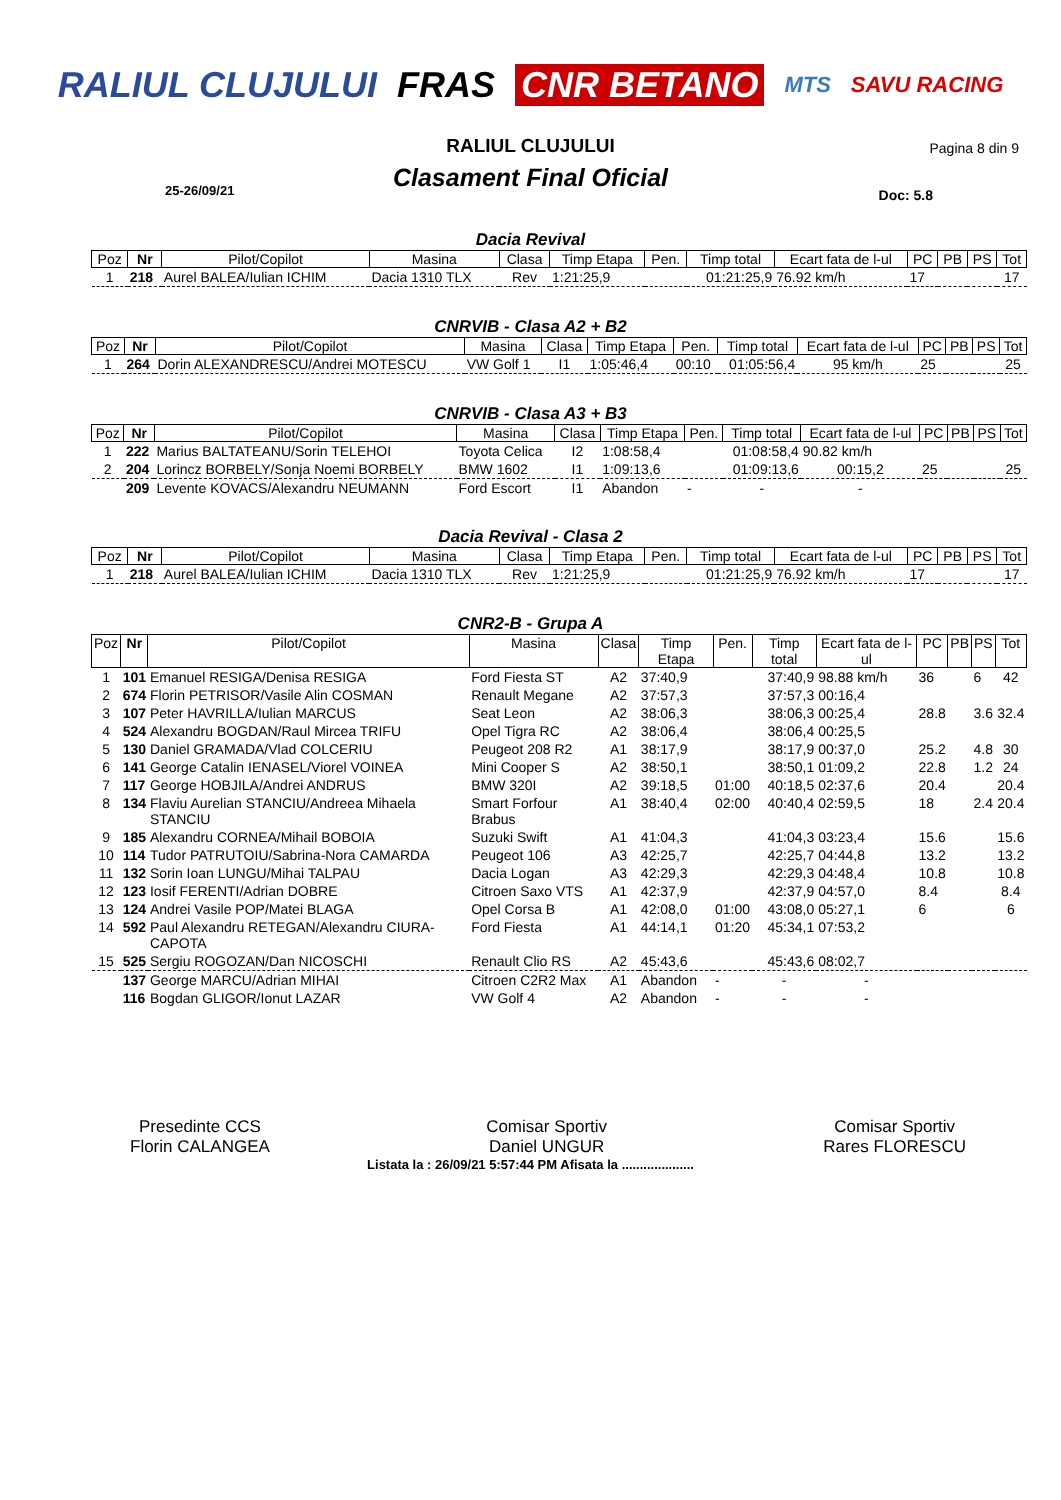RALIUL CLUJULUI FRAS CNR BETANO MTS SAVU RACING
RALIUL CLUJULUI
Pagina 8 din 9
Clasament Final Oficial
25-26/09/21 Doc: 5.8
Dacia Revival
| Poz | Nr | Pilot/Copilot | Masina | Clasa | Timp Etapa | Pen. | Timp total | Ecart fata de l-ul | PC | PB | PS | Tot |
| --- | --- | --- | --- | --- | --- | --- | --- | --- | --- | --- | --- | --- |
| 1 | 218 | Aurel BALEA/Iulian ICHIM | Dacia 1310 TLX | Rev | 1:21:25,9 | | 01:21:25,9 | 76.92 km/h | 17 | | | 17 |
CNRVIB - Clasa A2 + B2
| Poz | Nr | Pilot/Copilot | Masina | Clasa | Timp Etapa | Pen. | Timp total | Ecart fata de l-ul | PC | PB | PS | Tot |
| --- | --- | --- | --- | --- | --- | --- | --- | --- | --- | --- | --- | --- |
| 1 | 264 | Dorin ALEXANDRESCU/Andrei MOTESCU | VW Golf 1 | I1 | 1:05:46,4 | 00:10 | 01:05:56,4 | 95 km/h | 25 | | | 25 |
CNRVIB - Clasa A3 + B3
| Poz | Nr | Pilot/Copilot | Masina | Clasa | Timp Etapa | Pen. | Timp total | Ecart fata de l-ul | PC | PB | PS | Tot |
| --- | --- | --- | --- | --- | --- | --- | --- | --- | --- | --- | --- | --- |
| 1 | 222 | Marius BALTATEANU/Sorin TELEHOI | Toyota Celica | I2 | 1:08:58,4 | | 01:08:58,4 | 90.82 km/h | | | | |
| 2 | 204 | Lorincz BORBELY/Sonja Noemi BORBELY | BMW 1602 | I1 | 1:09:13,6 | | 01:09:13,6 | 00:15,2 | 25 | | | 25 |
| | 209 | Levente KOVACS/Alexandru NEUMANN | Ford Escort | I1 | Abandon | - | - | - | | | | |
Dacia Revival - Clasa 2
| Poz | Nr | Pilot/Copilot | Masina | Clasa | Timp Etapa | Pen. | Timp total | Ecart fata de l-ul | PC | PB | PS | Tot |
| --- | --- | --- | --- | --- | --- | --- | --- | --- | --- | --- | --- | --- |
| 1 | 218 | Aurel BALEA/Iulian ICHIM | Dacia 1310 TLX | Rev | 1:21:25,9 | | 01:21:25,9 | 76.92 km/h | 17 | | | 17 |
CNR2-B - Grupa A
| Poz | Nr | Pilot/Copilot | Masina | Clasa | Timp Etapa | Pen. | Timp total | Ecart fata de l-ul | PC | PB | PS | Tot |
| --- | --- | --- | --- | --- | --- | --- | --- | --- | --- | --- | --- | --- |
| 1 | 101 | Emanuel RESIGA/Denisa RESIGA | Ford Fiesta ST | A2 | 37:40,9 | | 37:40,9 | 98.88 km/h | 36 | | 6 | 42 |
| 2 | 674 | Florin PETRISOR/Vasile Alin COSMAN | Renault Megane | A2 | 37:57,3 | | 37:57,3 | 00:16,4 | | | | |
| 3 | 107 | Peter HAVRILLA/Iulian MARCUS | Seat Leon | A2 | 38:06,3 | | 38:06,3 | 00:25,4 | 28.8 | | 3.6 | 32.4 |
| 4 | 524 | Alexandru BOGDAN/Raul Mircea TRIFU | Opel Tigra RC | A2 | 38:06,4 | | 38:06,4 | 00:25,5 | | | | |
| 5 | 130 | Daniel GRAMADA/Vlad COLCERIU | Peugeot 208 R2 | A1 | 38:17,9 | | 38:17,9 | 00:37,0 | 25.2 | | 4.8 | 30 |
| 6 | 141 | George Catalin IENASEL/Viorel VOINEA | Mini Cooper S | A2 | 38:50,1 | | 38:50,1 | 01:09,2 | 22.8 | | 1.2 | 24 |
| 7 | 117 | George HOBJILA/Andrei ANDRUS | BMW 320I | A2 | 39:18,5 | 01:00 | 40:18,5 | 02:37,6 | 20.4 | | | 20.4 |
| 8 | 134 | Flaviu Aurelian STANCIU/Andreea Mihaela STANCIU | Smart Forfour Brabus | A1 | 38:40,4 | 02:00 | 40:40,4 | 02:59,5 | 18 | | 2.4 | 20.4 |
| 9 | 185 | Alexandru CORNEA/Mihail BOBOIA | Suzuki Swift | A1 | 41:04,3 | | 41:04,3 | 03:23,4 | 15.6 | | | 15.6 |
| 10 | 114 | Tudor PATRUTOIU/Sabrina-Nora CAMARDA | Peugeot 106 | A3 | 42:25,7 | | 42:25,7 | 04:44,8 | 13.2 | | | 13.2 |
| 11 | 132 | Sorin Ioan LUNGU/Mihai TALPAU | Dacia Logan | A3 | 42:29,3 | | 42:29,3 | 04:48,4 | 10.8 | | | 10.8 |
| 12 | 123 | Iosif FERENTI/Adrian DOBRE | Citroen Saxo VTS | A1 | 42:37,9 | | 42:37,9 | 04:57,0 | 8.4 | | | 8.4 |
| 13 | 124 | Andrei Vasile POP/Matei BLAGA | Opel Corsa B | A1 | 42:08,0 | 01:00 | 43:08,0 | 05:27,1 | 6 | | | 6 |
| 14 | 592 | Paul Alexandru RETEGAN/Alexandru CIURA-CAPOTA | Ford Fiesta | A1 | 44:14,1 | 01:20 | 45:34,1 | 07:53,2 | | | | |
| 15 | 525 | Sergiu ROGOZAN/Dan NICOSCHI | Renault Clio RS | A2 | 45:43,6 | | 45:43,6 | 08:02,7 | | | | |
| | 137 | George MARCU/Adrian MIHAI | Citroen C2R2 Max | A1 | Abandon | - | - | - | | | | |
| | 116 | Bogdan GLIGOR/Ionut LAZAR | VW Golf 4 | A2 | Abandon | - | - | - | | | | |
Presedinte CCS
Florin CALANGEA
Comisar Sportiv
Daniel UNGUR
Comisar Sportiv
Rares FLORESCU
Listata la : 26/09/21 5:57:44 PM Afisata la ....................